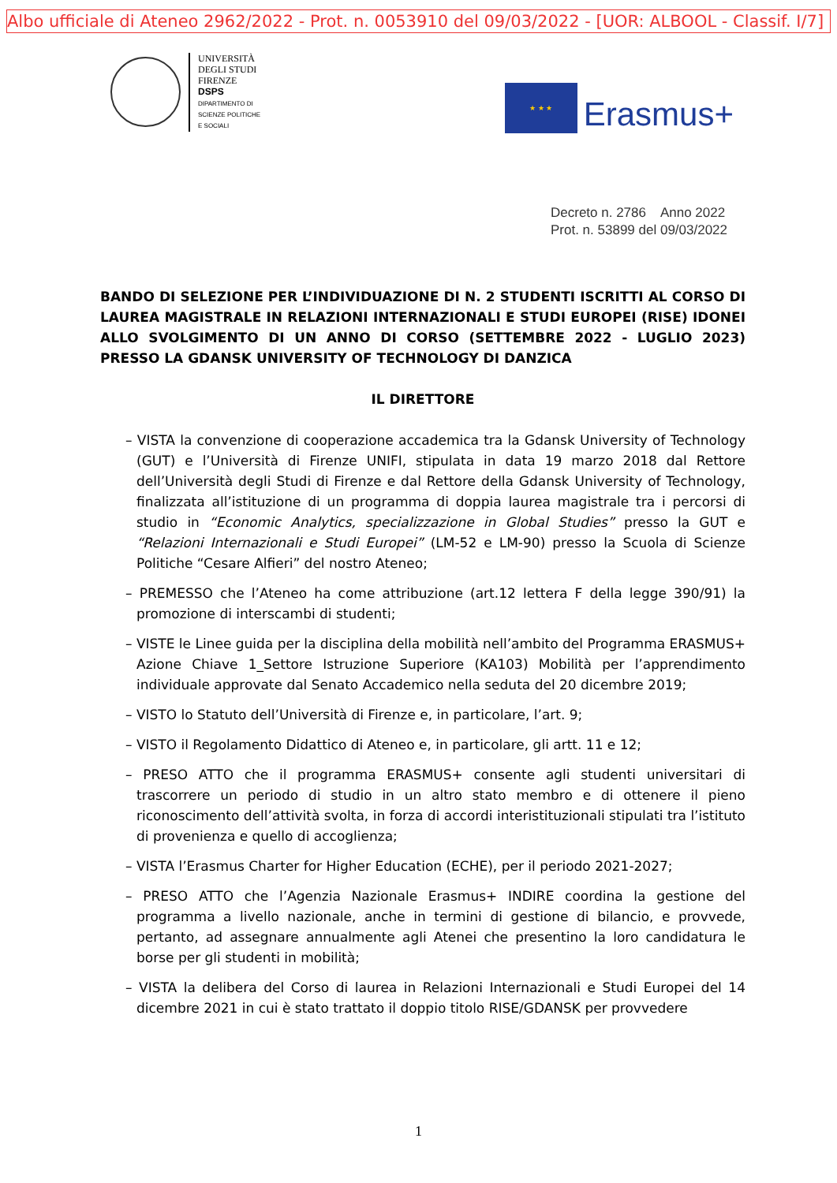Albo ufficiale di Ateneo 2962/2022 - Prot. n. 0053910 del 09/03/2022 - [UOR: ALBOOL - Classif. I/7]
UNIVERSITÀ
DEGLI STUDI
FIRENZE
DSPS
DIPARTIMENTO DI
SCIENZE POLITICHE
E SOCIALI
★ ★ ★
Erasmus+
Decreto n. 2786 Anno 2022
Prot. n. 53899 del 09/03/2022
BANDO DI SELEZIONE PER L’INDIVIDUAZIONE DI N. 2 STUDENTI ISCRITTI AL CORSO DI LAUREA MAGISTRALE IN RELAZIONI INTERNAZIONALI E STUDI EUROPEI (RISE) IDONEI ALLO SVOLGIMENTO DI UN ANNO DI CORSO (SETTEMBRE 2022 - LUGLIO 2023) PRESSO LA GDANSK UNIVERSITY OF TECHNOLOGY DI DANZICA
IL DIRETTORE
– VISTA la convenzione di cooperazione accademica tra la Gdansk University of Technology (GUT) e l’Università di Firenze UNIFI, stipulata in data 19 marzo 2018 dal Rettore dell’Università degli Studi di Firenze e dal Rettore della Gdansk University of Technology, finalizzata all’istituzione di un programma di doppia laurea magistrale tra i percorsi di studio in “Economic Analytics, specializzazione in Global Studies” presso la GUT e “Relazioni Internazionali e Studi Europei” (LM-52 e LM-90) presso la Scuola di Scienze Politiche “Cesare Alfieri” del nostro Ateneo;
– PREMESSO che l’Ateneo ha come attribuzione (art.12 lettera F della legge 390/91) la promozione di interscambi di studenti;
– VISTE le Linee guida per la disciplina della mobilità nell’ambito del Programma ERASMUS+ Azione Chiave 1_Settore Istruzione Superiore (KA103) Mobilità per l’apprendimento individuale approvate dal Senato Accademico nella seduta del 20 dicembre 2019;
– VISTO lo Statuto dell’Università di Firenze e, in particolare, l’art. 9;
– VISTO il Regolamento Didattico di Ateneo e, in particolare, gli artt. 11 e 12;
– PRESO ATTO che il programma ERASMUS+ consente agli studenti universitari di trascorrere un periodo di studio in un altro stato membro e di ottenere il pieno riconoscimento dell’attività svolta, in forza di accordi interistituzionali stipulati tra l’istituto di provenienza e quello di accoglienza;
– VISTA l’Erasmus Charter for Higher Education (ECHE), per il periodo 2021-2027;
– PRESO ATTO che l’Agenzia Nazionale Erasmus+ INDIRE coordina la gestione del programma a livello nazionale, anche in termini di gestione di bilancio, e provvede, pertanto, ad assegnare annualmente agli Atenei che presentino la loro candidatura le borse per gli studenti in mobilità;
– VISTA la delibera del Corso di laurea in Relazioni Internazionali e Studi Europei del 14 dicembre 2021 in cui è stato trattato il doppio titolo RISE/GDANSK per provvedere
1